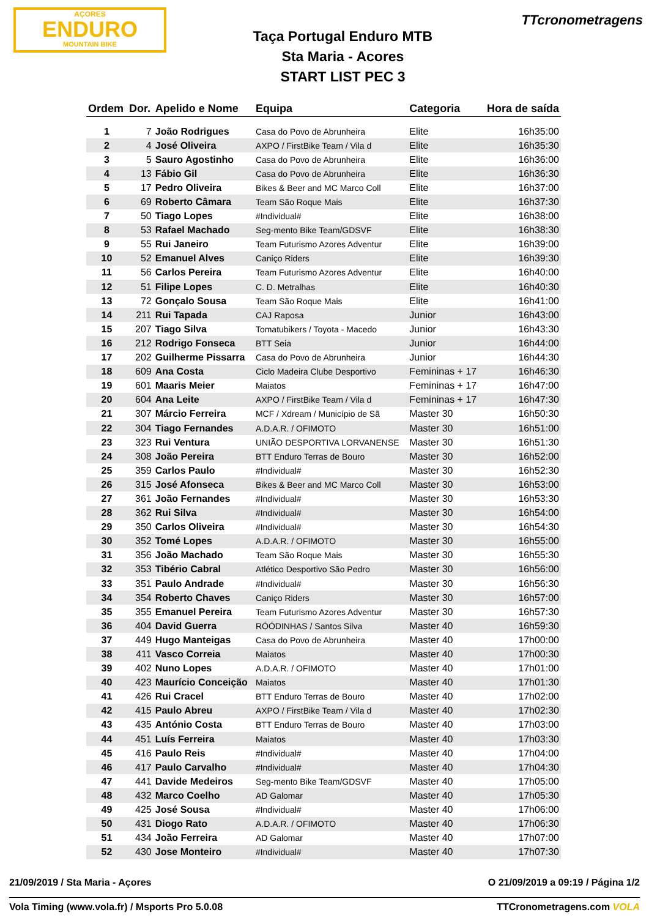AÇORES
ENDURO
MOUNTAIN BIKE
TTcronometragens
Taça Portugal Enduro MTB
Sta Maria - Acores
START LIST PEC 3
| Ordem | Dor. | Apelido e Nome | Equipa | Categoria | Hora de saída |
| --- | --- | --- | --- | --- | --- |
| 1 | 7 | João Rodrigues | Casa do Povo de Abrunheira | Elite | 16h35:00 |
| 2 | 4 | José Oliveira | AXPO / FirstBike Team / Vila d | Elite | 16h35:30 |
| 3 | 5 | Sauro Agostinho | Casa do Povo de Abrunheira | Elite | 16h36:00 |
| 4 | 13 | Fábio Gil | Casa do Povo de Abrunheira | Elite | 16h36:30 |
| 5 | 17 | Pedro Oliveira | Bikes & Beer and MC Marco Coll | Elite | 16h37:00 |
| 6 | 69 | Roberto Câmara | Team São Roque Mais | Elite | 16h37:30 |
| 7 | 50 | Tiago Lopes | #Individual# | Elite | 16h38:00 |
| 8 | 53 | Rafael Machado | Seg-mento Bike Team/GDSVF | Elite | 16h38:30 |
| 9 | 55 | Rui Janeiro | Team Futurismo Azores Adventur | Elite | 16h39:00 |
| 10 | 52 | Emanuel Alves | Caniço Riders | Elite | 16h39:30 |
| 11 | 56 | Carlos Pereira | Team Futurismo Azores Adventur | Elite | 16h40:00 |
| 12 | 51 | Filipe Lopes | C. D. Metralhas | Elite | 16h40:30 |
| 13 | 72 | Gonçalo Sousa | Team São Roque Mais | Elite | 16h41:00 |
| 14 | 211 | Rui Tapada | CAJ Raposa | Junior | 16h43:00 |
| 15 | 207 | Tiago Silva | Tomatubikers / Toyota - Macedo | Junior | 16h43:30 |
| 16 | 212 | Rodrigo Fonseca | BTT Seia | Junior | 16h44:00 |
| 17 | 202 | Guilherme Pissarra | Casa do Povo de Abrunheira | Junior | 16h44:30 |
| 18 | 609 | Ana Costa | Ciclo Madeira Clube Desportivo | Femininas + 17 | 16h46:30 |
| 19 | 601 | Maaris Meier | Maiatos | Femininas + 17 | 16h47:00 |
| 20 | 604 | Ana Leite | AXPO / FirstBike Team / Vila d | Femininas + 17 | 16h47:30 |
| 21 | 307 | Márcio Ferreira | MCF / Xdream / Município de Sã | Master 30 | 16h50:30 |
| 22 | 304 | Tiago Fernandes | A.D.A.R. / OFIMOTO | Master 30 | 16h51:00 |
| 23 | 323 | Rui Ventura | UNIÃO DESPORTIVA LORVANENSE | Master 30 | 16h51:30 |
| 24 | 308 | João Pereira | BTT Enduro Terras de Bouro | Master 30 | 16h52:00 |
| 25 | 359 | Carlos Paulo | #Individual# | Master 30 | 16h52:30 |
| 26 | 315 | José Afonseca | Bikes & Beer and MC Marco Coll | Master 30 | 16h53:00 |
| 27 | 361 | João Fernandes | #Individual# | Master 30 | 16h53:30 |
| 28 | 362 | Rui Silva | #Individual# | Master 30 | 16h54:00 |
| 29 | 350 | Carlos Oliveira | #Individual# | Master 30 | 16h54:30 |
| 30 | 352 | Tomé Lopes | A.D.A.R. / OFIMOTO | Master 30 | 16h55:00 |
| 31 | 356 | João Machado | Team São Roque Mais | Master 30 | 16h55:30 |
| 32 | 353 | Tibério Cabral | Atlético Desportivo São Pedro | Master 30 | 16h56:00 |
| 33 | 351 | Paulo Andrade | #Individual# | Master 30 | 16h56:30 |
| 34 | 354 | Roberto Chaves | Caniço Riders | Master 30 | 16h57:00 |
| 35 | 355 | Emanuel Pereira | Team Futurismo Azores Adventur | Master 30 | 16h57:30 |
| 36 | 404 | David Guerra | RÓÓDINHAS / Santos Silva | Master 40 | 16h59:30 |
| 37 | 449 | Hugo Manteigas | Casa do Povo de Abrunheira | Master 40 | 17h00:00 |
| 38 | 411 | Vasco Correia | Maiatos | Master 40 | 17h00:30 |
| 39 | 402 | Nuno Lopes | A.D.A.R. / OFIMOTO | Master 40 | 17h01:00 |
| 40 | 423 | Maurício Conceição | Maiatos | Master 40 | 17h01:30 |
| 41 | 426 | Rui Cracel | BTT Enduro Terras de Bouro | Master 40 | 17h02:00 |
| 42 | 415 | Paulo Abreu | AXPO / FirstBike Team / Vila d | Master 40 | 17h02:30 |
| 43 | 435 | António Costa | BTT Enduro Terras de Bouro | Master 40 | 17h03:00 |
| 44 | 451 | Luís Ferreira | Maiatos | Master 40 | 17h03:30 |
| 45 | 416 | Paulo Reis | #Individual# | Master 40 | 17h04:00 |
| 46 | 417 | Paulo Carvalho | #Individual# | Master 40 | 17h04:30 |
| 47 | 441 | Davide Medeiros | Seg-mento Bike Team/GDSVF | Master 40 | 17h05:00 |
| 48 | 432 | Marco Coelho | AD Galomar | Master 40 | 17h05:30 |
| 49 | 425 | José Sousa | #Individual# | Master 40 | 17h06:00 |
| 50 | 431 | Diogo Rato | A.D.A.R. / OFIMOTO | Master 40 | 17h06:30 |
| 51 | 434 | João Ferreira | AD Galomar | Master 40 | 17h07:00 |
| 52 | 430 | Jose Monteiro | #Individual# | Master 40 | 17h07:30 |
21/09/2019 / Sta Maria - Açores O 21/09/2019 a 09:19 / Página 1/2
Vola Timing (www.vola.fr) / Msports Pro 5.0.08 TTCronometragens.com VOLA